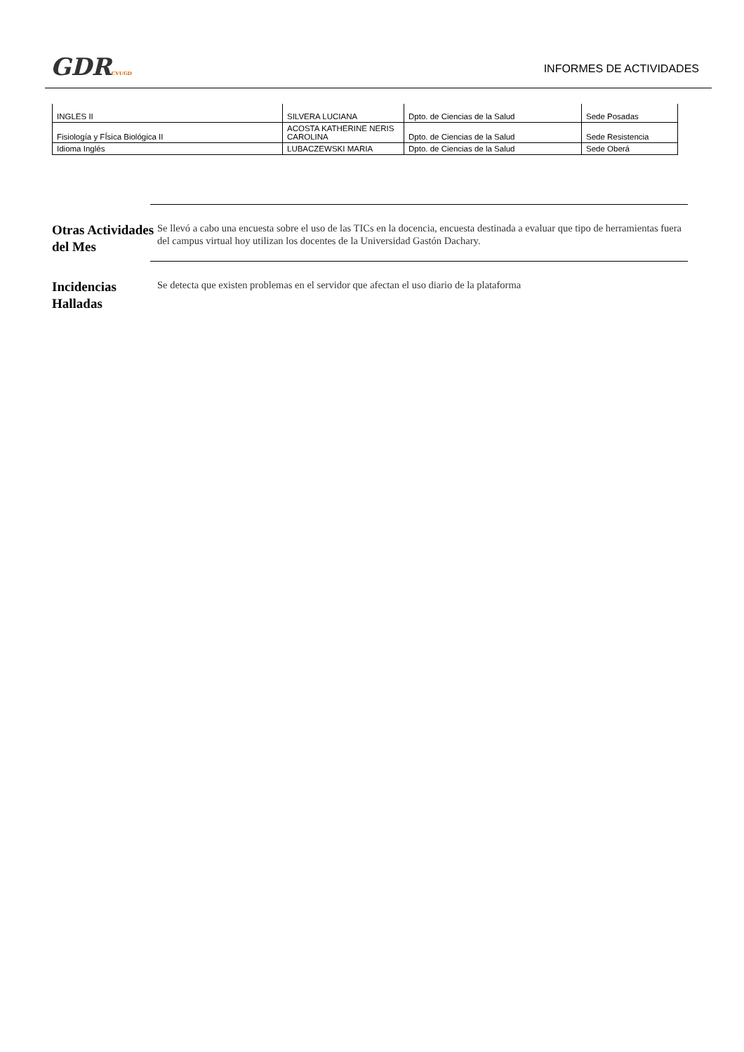GDRCVUGD
INFORMES DE ACTIVIDADES
| INGLES II | SILVERA LUCIANA | Dpto. de Ciencias de la Salud | Sede Posadas |
| Fisiología y FÍsica Biológica II | ACOSTA KATHERINE NERIS CAROLINA | Dpto. de Ciencias de la Salud | Sede Resistencia |
| Idioma Inglés | LUBACZEWSKI MARIA | Dpto. de Ciencias de la Salud | Sede Oberá |
Otras Actividades del Mes
Se llevó a cabo una encuesta sobre el uso de las TICs en la docencia, encuesta destinada a evaluar que tipo de herramientas fuera del campus virtual hoy utilizan los docentes de la Universidad Gastón Dachary.
Incidencias Halladas
Se detecta que existen problemas en el servidor que afectan el uso diario de la plataforma